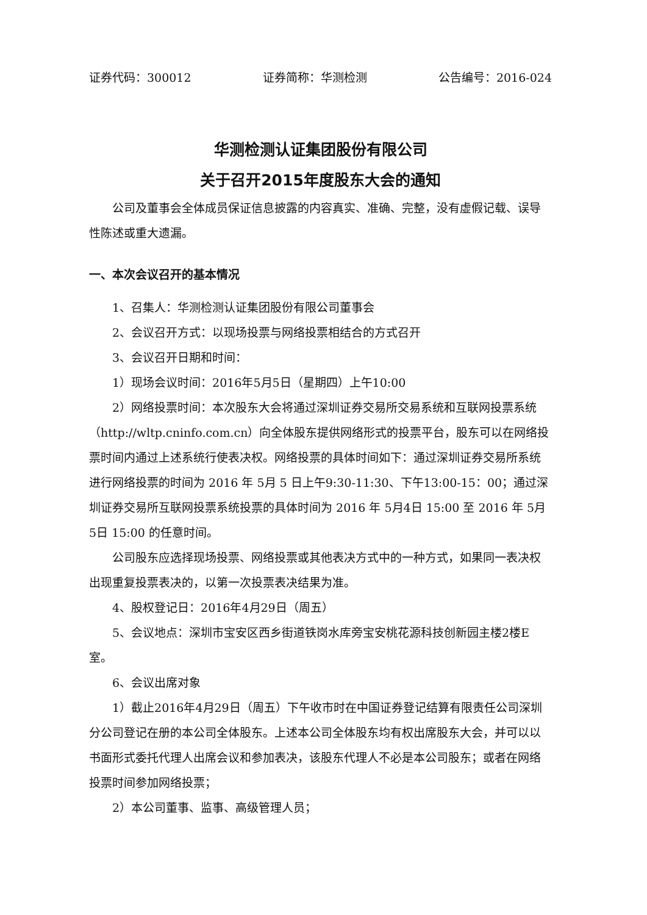证券代码：300012 证券简称：华测检测 公告编号：2016-024
华测检测认证集团股份有限公司
关于召开2015年度股东大会的通知
公司及董事会全体成员保证信息披露的内容真实、准确、完整，没有虚假记载、误导性陈述或重大遗漏。
一、本次会议召开的基本情况
1、召集人：华测检测认证集团股份有限公司董事会
2、会议召开方式：以现场投票与网络投票相结合的方式召开
3、会议召开日期和时间：
1）现场会议时间：2016年5月5日（星期四）上午10:00
2）网络投票时间：本次股东大会将通过深圳证券交易所交易系统和互联网投票系统（http://wltp.cninfo.com.cn）向全体股东提供网络形式的投票平台，股东可以在网络投票时间内通过上述系统行使表决权。网络投票的具体时间如下：通过深圳证券交易所系统进行网络投票的时间为 2016 年 5月 5 日上午9:30-11:30、下午13:00-15：00；通过深圳证券交易所互联网投票系统投票的具体时间为 2016 年 5月4日 15:00 至 2016 年 5月5日 15:00 的任意时间。
公司股东应选择现场投票、网络投票或其他表决方式中的一种方式，如果同一表决权出现重复投票表决的，以第一次投票表决结果为准。
4、股权登记日：2016年4月29日（周五）
5、会议地点：深圳市宝安区西乡街道铁岗水库旁宝安桃花源科技创新园主楼2楼E室。
6、会议出席对象
1）截止2016年4月29日（周五）下午收市时在中国证券登记结算有限责任公司深圳分公司登记在册的本公司全体股东。上述本公司全体股东均有权出席股东大会，并可以以书面形式委托代理人出席会议和参加表决，该股东代理人不必是本公司股东；或者在网络投票时间参加网络投票；
2）本公司董事、监事、高级管理人员；